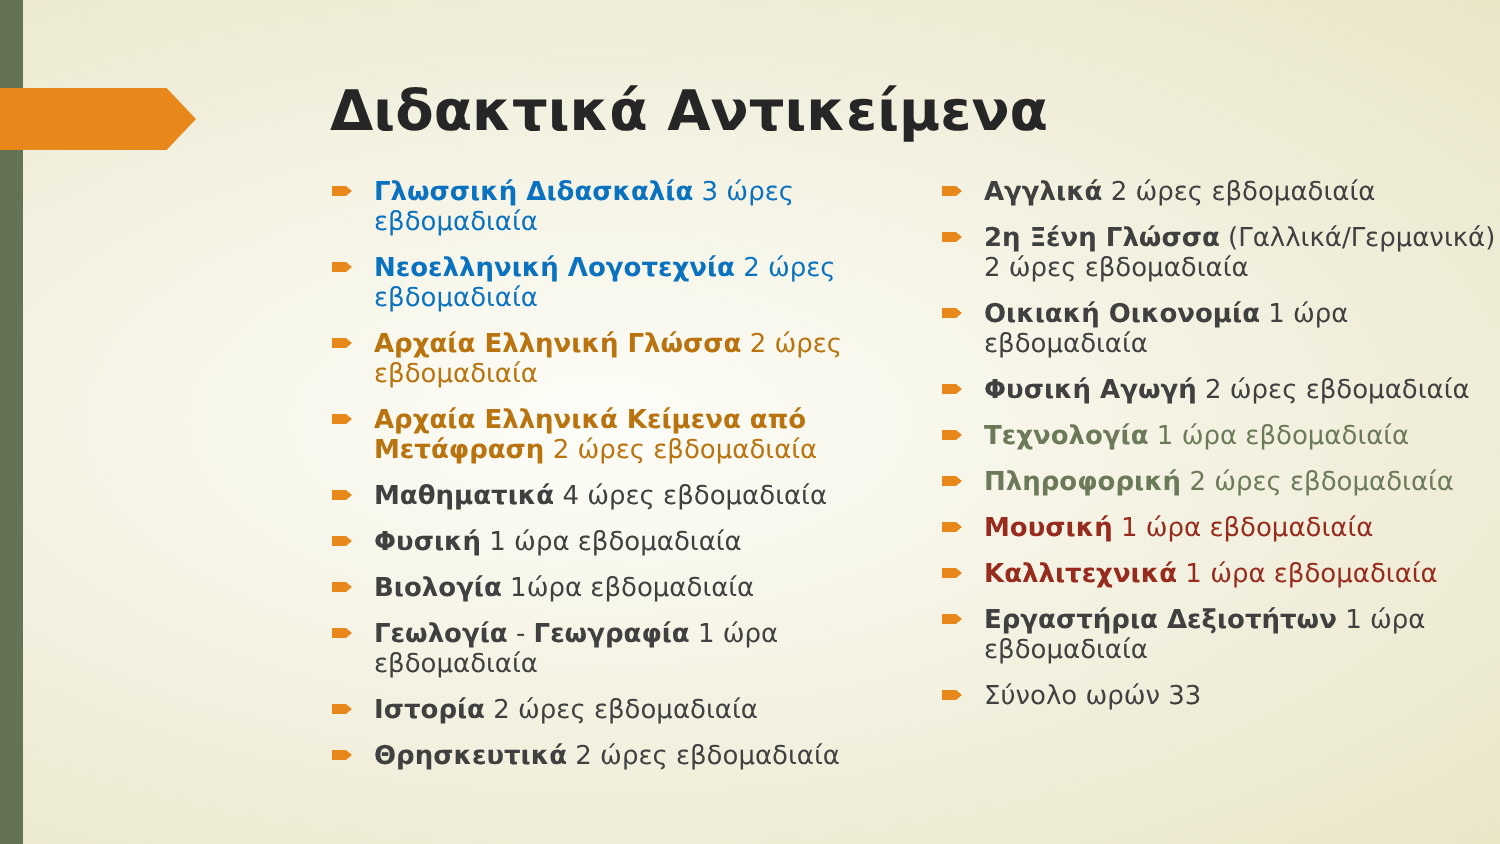Διδακτικά Αντικείμενα
Γλωσσική Διδασκαλία 3 ώρες εβδομαδιαία
Νεοελληνική Λογοτεχνία 2 ώρες εβδομαδιαία
Αρχαία Ελληνική Γλώσσα 2 ώρες εβδομαδιαία
Αρχαία Ελληνικά Κείμενα από Μετάφραση 2 ώρες εβδομαδιαία
Μαθηματικά 4 ώρες εβδομαδιαία
Φυσική 1 ώρα εβδομαδιαία
Βιολογία 1ώρα εβδομαδιαία
Γεωλογία - Γεωγραφία 1 ώρα εβδομαδιαία
Ιστορία 2 ώρες εβδομαδιαία
Θρησκευτικά 2 ώρες εβδομαδιαία
Αγγλικά 2 ώρες εβδομαδιαία
2η Ξένη Γλώσσα (Γαλλικά/Γερμανικά) 2 ώρες εβδομαδιαία
Οικιακή Οικονομία 1 ώρα εβδομαδιαία
Φυσική Αγωγή 2 ώρες εβδομαδιαία
Τεχνολογία 1 ώρα εβδομαδιαία
Πληροφορική 2 ώρες εβδομαδιαία
Μουσική 1 ώρα εβδομαδιαία
Καλλιτεχνικά 1 ώρα εβδομαδιαία
Εργαστήρια Δεξιοτήτων 1 ώρα εβδομαδιαία
Σύνολο ωρών 33